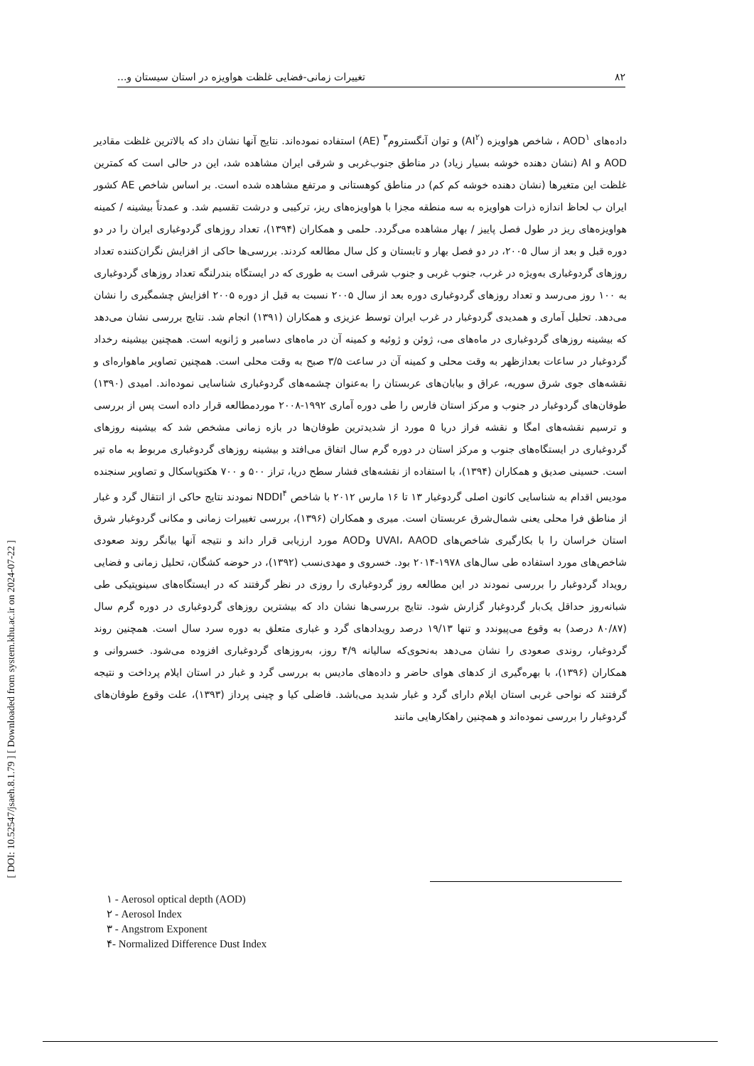۸۲ تغییرات زمانی-فضایی غلظت هواویزه در استان سیستان و...
داده‌های AOD<sup>۱</sup> ، شاخص هواویزه (AI<sup>۲</sup>) و توان آنگستروم<sup>۳</sup> (AE) استفاده نموده‌اند. نتایج آنها نشان داد که بالاترین غلظت مقادیر AOD و AI (نشان دهنده خوشه بسیار زیاد) در مناطق جنوب‌غربی و شرقی ایران مشاهده شد، این در حالی است که کمترین غلظت این متغیرها (نشان دهنده خوشه کم کم) در مناطق کوهستانی و مرتفع مشاهده شده است. بر اساس شاخص AE کشور ایران ب لحاظ اندازه ذرات هواویزه به سه منطقه مجزا با هواویزه‌های ریز، ترکیبی و درشت تقسیم شد. و عمدتاً بیشینه / کمینه هواویزه‌های ریز در طول فصل پاییز / بهار مشاهده می‌گردد. حلمی و همکاران (۱۳۹۴)، تعداد روزهای گردوغباری ایران را در دو دوره قبل و بعد از سال ۲۰۰۵، در دو فصل بهار و تابستان و کل سال مطالعه کردند. بررسی‌ها حاکی از افزایش نگران‌کننده تعداد روزهای گردوغباری به‌ویژه در غرب، جنوب غربی و جنوب شرقی است به طوری که در ایستگاه بندرلنگه تعداد روزهای گردوغباری به ۱۰۰ روز می‌رسد و تعداد روزهای گردوغباری دوره بعد از سال ۲۰۰۵ نسبت به قبل از دوره ۲۰۰۵ افزایش چشمگیری را نشان می‌دهد. تحلیل آماری و همدیدی گردوغبار در غرب ایران توسط عزیزی و همکاران (۱۳۹۱) انجام شد. نتایج بررسی نشان می‌دهد که بیشینه روزهای گردوغباری در ماه‌های می، ژوئن و ژوئیه و کمینه آن در ماه‌های دسامبر و ژانویه است. همچنین بیشینه رخداد گردوغبار در ساعات بعدازظهر به وقت محلی و کمینه آن در ساعت ۳/۵ صبح به وقت محلی است. همچنین تصاویر ماهواره‌ای و نقشه‌های جوی شرق سوریه، عراق و بیابان‌های عربستان را به‌عنوان چشمه‌های گردوغباری شناسایی نموده‌اند. امیدی (۱۳۹۰) طوفان‌های گردوغبار در جنوب و مرکز استان فارس را طی دوره آماری ۱۹۹۲-۲۰۰۸ موردمطالعه قرار داده است پس از بررسی و ترسیم نقشه‌های امگا و نقشه فراز دریا ۵ مورد از شدیدترین طوفان‌ها در بازه زمانی مشخص شد که بیشینه روزهای گردوغباری در ایستگاه‌های جنوب و مرکز استان در دوره گرم سال اتفاق می‌افتد و بیشینه روزهای گردوغباری مربوط به ماه تیر است. حسینی صدیق و همکاران (۱۳۹۴)، با استفاده از نقشه‌های فشار سطح دریا، تراز ۵۰۰ و ۷۰۰ هکتوپاسکال و تصاویر سنجنده مودیس اقدام به شناسایی کانون اصلی گردوغبار ۱۳ تا ۱۶ مارس ۲۰۱۲ با شاخص NDDI<sup>۴</sup> نمودند نتایج حاکی از انتقال گرد و غبار از مناطق فرا محلی یعنی شمال‌شرق عربستان است. میری و همکاران (۱۳۹۶)، بررسی تغییرات زمانی و مکانی گردوغبار شرق استان خراسان را با بکارگیری شاخص‌های UVAI، AAOD وAOD مورد ارزیابی قرار داند و نتیجه آنها بیانگر روند صعودی شاخص‌های مورد استفاده طی سال‌های ۱۹۷۸-۲۰۱۴ بود. خسروی و مهدی‌نسب (۱۳۹۲)، در حوضه کشگان، تحلیل زمانی و فضایی رویداد گردوغبار را بررسی نمودند در این مطالعه روز گردوغباری را روزی در نظر گرفتند که در ایستگاه‌های سینوپتیکی طی شبانه‌روز حداقل یک‌بار گردوغبار گزارش شود. نتایج بررسی‌ها نشان داد که بیشترین روزهای گردوغباری در دوره گرم سال (۸۰/۸۷ درصد) به وقوع می‌پیوندد و تنها ۱۹/۱۳ درصد رویدادهای گرد و غباری متعلق به دوره سرد سال است. همچنین روند گردوغبار، روندی صعودی را نشان می‌دهد به‌نحوی‌که سالیانه ۴/۹ روز، به‌روزهای گردوغباری افزوده می‌شود. خسروانی و همکاران (۱۳۹۶)، با بهره‌گیری از کدهای هوای حاضر و داده‌های مادیس به بررسی گرد و غبار در استان ایلام پرداخت و نتیجه گرفتند که نواحی غربی استان ایلام دارای گرد و غبار شدید می‌باشد. فاضلی کیا و چینی پرداز (۱۳۹۳)، علت وقوع طوفان‌های گردوغبار را بررسی نموده‌اند و همچنین راهکارهایی مانند
۱ - Aerosol optical depth (AOD)
۲ - Aerosol Index
۳ - Angstrom Exponent
۴- Normalized Difference Dust Index
[ DOI: 10.52547/jsaeh.8.1.79 ] [ Downloaded from system.khu.ac.ir on 2024-07-22 ]